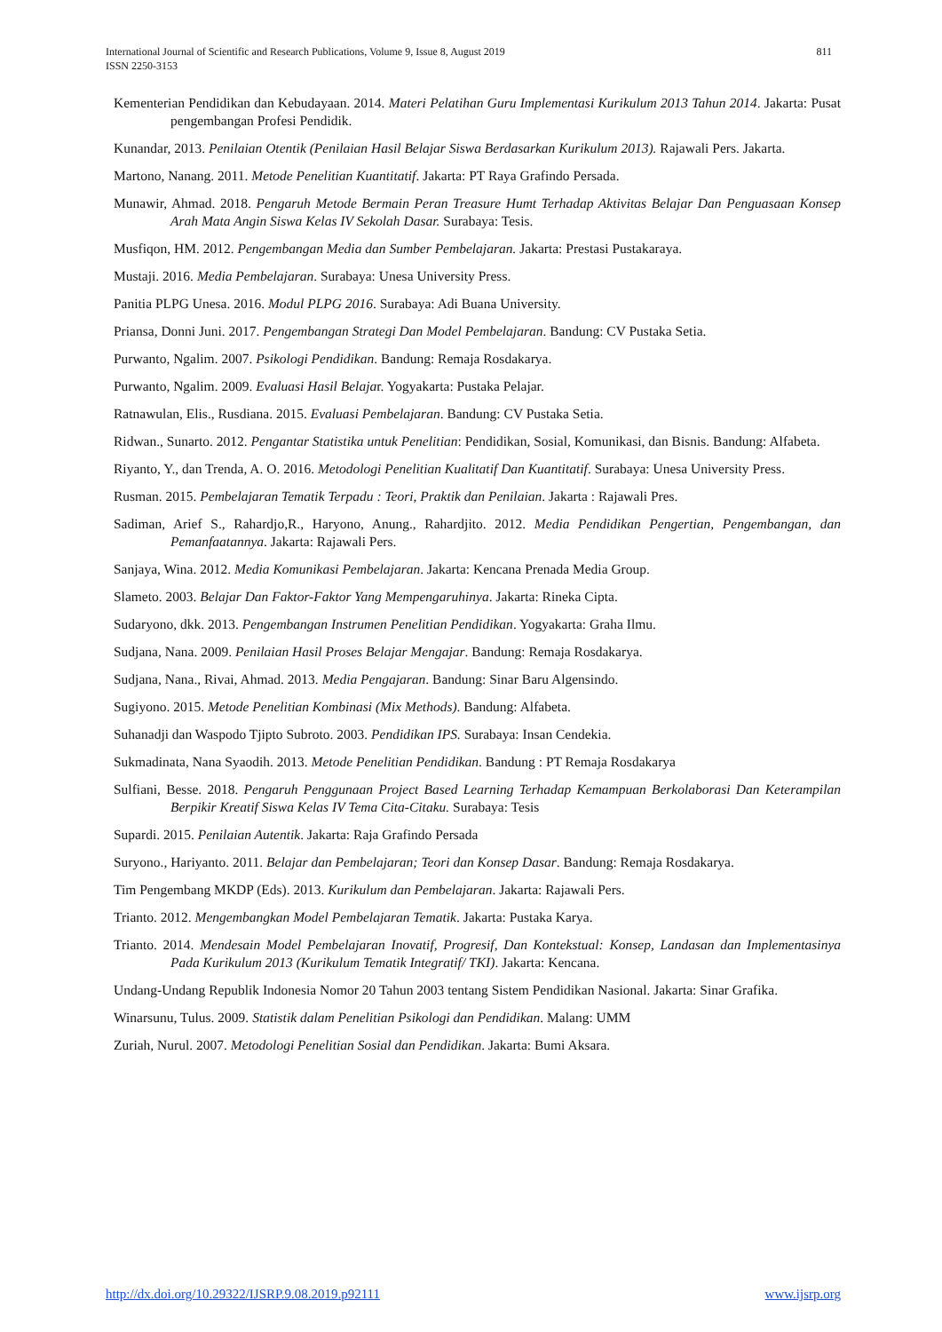811 International Journal of Scientific and Research Publications, Volume 9, Issue 8, August 2019
ISSN 2250-3153
Kementerian Pendidikan dan Kebudayaan. 2014. Materi Pelatihan Guru Implementasi Kurikulum 2013 Tahun 2014. Jakarta: Pusat pengembangan Profesi Pendidik.
Kunandar, 2013. Penilaian Otentik (Penilaian Hasil Belajar Siswa Berdasarkan Kurikulum 2013). Rajawali Pers. Jakarta.
Martono, Nanang. 2011. Metode Penelitian Kuantitatif. Jakarta: PT Raya Grafindo Persada.
Munawir, Ahmad. 2018. Pengaruh Metode Bermain Peran Treasure Humt Terhadap Aktivitas Belajar Dan Penguasaan Konsep Arah Mata Angin Siswa Kelas IV Sekolah Dasar. Surabaya: Tesis.
Musfiqon, HM. 2012. Pengembangan Media dan Sumber Pembelajaran. Jakarta: Prestasi Pustakaraya.
Mustaji. 2016. Media Pembelajaran. Surabaya: Unesa University Press.
Panitia PLPG Unesa. 2016. Modul PLPG 2016. Surabaya: Adi Buana University.
Priansa, Donni Juni. 2017. Pengembangan Strategi Dan Model Pembelajaran. Bandung: CV Pustaka Setia.
Purwanto, Ngalim. 2007. Psikologi Pendidikan. Bandung: Remaja Rosdakarya.
Purwanto, Ngalim. 2009. Evaluasi Hasil Belajar. Yogyakarta: Pustaka Pelajar.
Ratnawulan, Elis., Rusdiana. 2015. Evaluasi Pembelajaran. Bandung: CV Pustaka Setia.
Ridwan., Sunarto. 2012. Pengantar Statistika untuk Penelitian: Pendidikan, Sosial, Komunikasi, dan Bisnis. Bandung: Alfabeta.
Riyanto, Y., dan Trenda, A. O. 2016. Metodologi Penelitian Kualitatif Dan Kuantitatif. Surabaya: Unesa University Press.
Rusman. 2015. Pembelajaran Tematik Terpadu : Teori, Praktik dan Penilaian. Jakarta : Rajawali Pres.
Sadiman, Arief S., Rahardjo,R., Haryono, Anung., Rahardjito. 2012. Media Pendidikan Pengertian, Pengembangan, dan Pemanfaatannya. Jakarta: Rajawali Pers.
Sanjaya, Wina. 2012. Media Komunikasi Pembelajaran. Jakarta: Kencana Prenada Media Group.
Slameto. 2003. Belajar Dan Faktor-Faktor Yang Mempengaruhinya. Jakarta: Rineka Cipta.
Sudaryono, dkk. 2013. Pengembangan Instrumen Penelitian Pendidikan. Yogyakarta: Graha Ilmu.
Sudjana, Nana. 2009. Penilaian Hasil Proses Belajar Mengajar. Bandung: Remaja Rosdakarya.
Sudjana, Nana., Rivai, Ahmad. 2013. Media Pengajaran. Bandung: Sinar Baru Algensindo.
Sugiyono. 2015. Metode Penelitian Kombinasi (Mix Methods). Bandung: Alfabeta.
Suhanadji dan Waspodo Tjipto Subroto. 2003. Pendidikan IPS. Surabaya: Insan Cendekia.
Sukmadinata, Nana Syaodih. 2013. Metode Penelitian Pendidikan. Bandung : PT Remaja Rosdakarya
Sulfiani, Besse. 2018. Pengaruh Penggunaan Project Based Learning Terhadap Kemampuan Berkolaborasi Dan Keterampilan Berpikir Kreatif Siswa Kelas IV Tema Cita-Citaku. Surabaya: Tesis
Supardi. 2015. Penilaian Autentik. Jakarta: Raja Grafindo Persada
Suryono., Hariyanto. 2011. Belajar dan Pembelajaran; Teori dan Konsep Dasar. Bandung: Remaja Rosdakarya.
Tim Pengembang MKDP (Eds). 2013. Kurikulum dan Pembelajaran. Jakarta: Rajawali Pers.
Trianto. 2012. Mengembangkan Model Pembelajaran Tematik. Jakarta: Pustaka Karya.
Trianto. 2014. Mendesain Model Pembelajaran Inovatif, Progresif, Dan Kontekstual: Konsep, Landasan dan Implementasinya Pada Kurikulum 2013 (Kurikulum Tematik Integratif/ TKI). Jakarta: Kencana.
Undang-Undang Republik Indonesia Nomor 20 Tahun 2003 tentang Sistem Pendidikan Nasional. Jakarta: Sinar Grafika.
Winarsunu, Tulus. 2009. Statistik dalam Penelitian Psikologi dan Pendidikan. Malang: UMM
Zuriah, Nurul. 2007. Metodologi Penelitian Sosial dan Pendidikan. Jakarta: Bumi Aksara.
www.ijsrp.org http://dx.doi.org/10.29322/IJSRP.9.08.2019.p92111